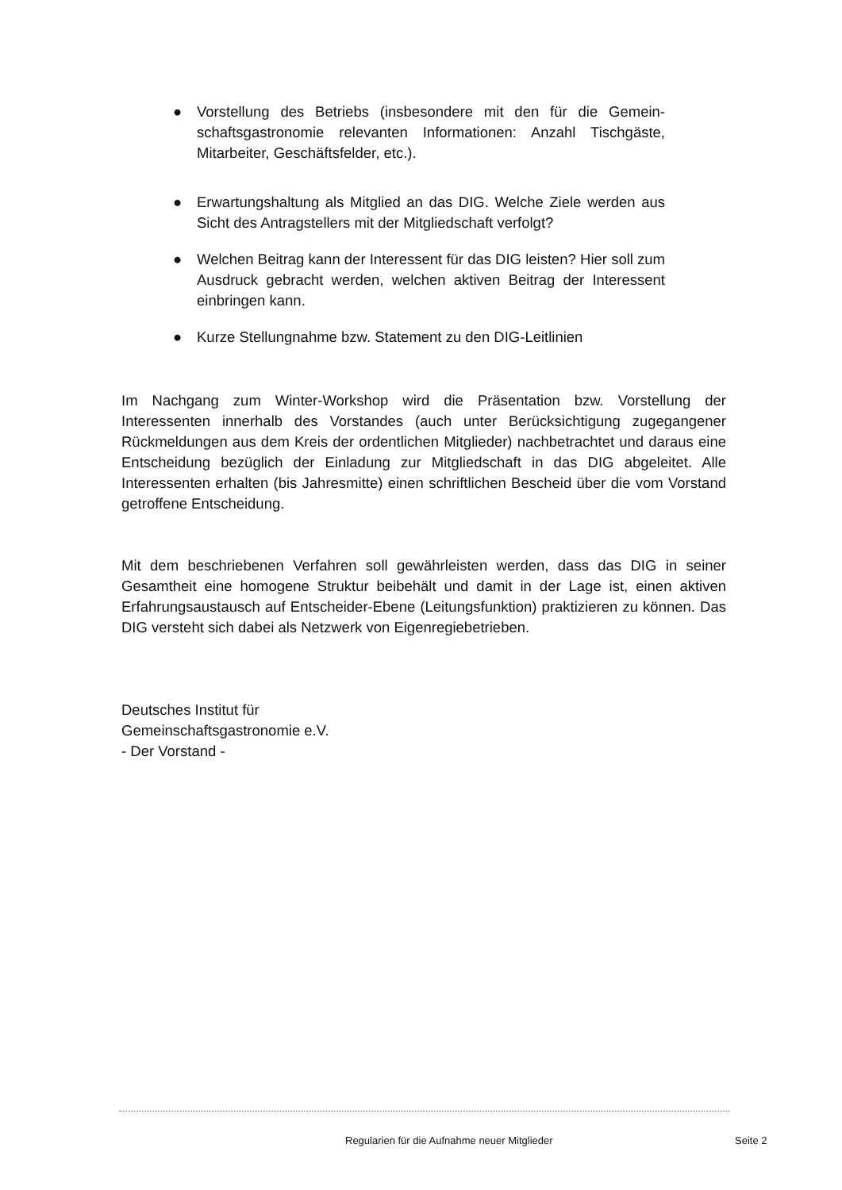● Vorstellung des Betriebs (insbesondere mit den für die Gemein-schaftsgastronomie relevanten Informationen: Anzahl Tischgäste, Mitarbeiter, Geschäftsfelder, etc.).
● Erwartungshaltung als Mitglied an das DIG. Welche Ziele werden aus Sicht des Antragstellers mit der Mitgliedschaft verfolgt?
● Welchen Beitrag kann der Interessent für das DIG leisten? Hier soll zum Ausdruck gebracht werden, welchen aktiven Beitrag der Interessent einbringen kann.
● Kurze Stellungnahme bzw. Statement zu den DIG-Leitlinien
Im Nachgang zum Winter-Workshop wird die Präsentation bzw. Vorstellung der Interessenten innerhalb des Vorstandes (auch unter Berücksichtigung zugegangener Rückmeldungen aus dem Kreis der ordentlichen Mitglieder) nachbetrachtet und daraus eine Entscheidung bezüglich der Einladung zur Mitgliedschaft in das DIG abgeleitet. Alle Interessenten erhalten (bis Jahresmitte) einen schriftlichen Bescheid über die vom Vorstand getroffene Entscheidung.
Mit dem beschriebenen Verfahren soll gewährleisten werden, dass das DIG in seiner Gesamtheit eine homogene Struktur beibehält und damit in der Lage ist, einen aktiven Erfahrungsaustausch auf Entscheider-Ebene (Leitungsfunktion) praktizieren zu können. Das DIG versteht sich dabei als Netzwerk von Eigenregiebetrieben.
Deutsches Institut für
Gemeinschaftsgastronomie e.V.
- Der Vorstand -
Regularien für die Aufnahme neuer Mitglieder Seite 2